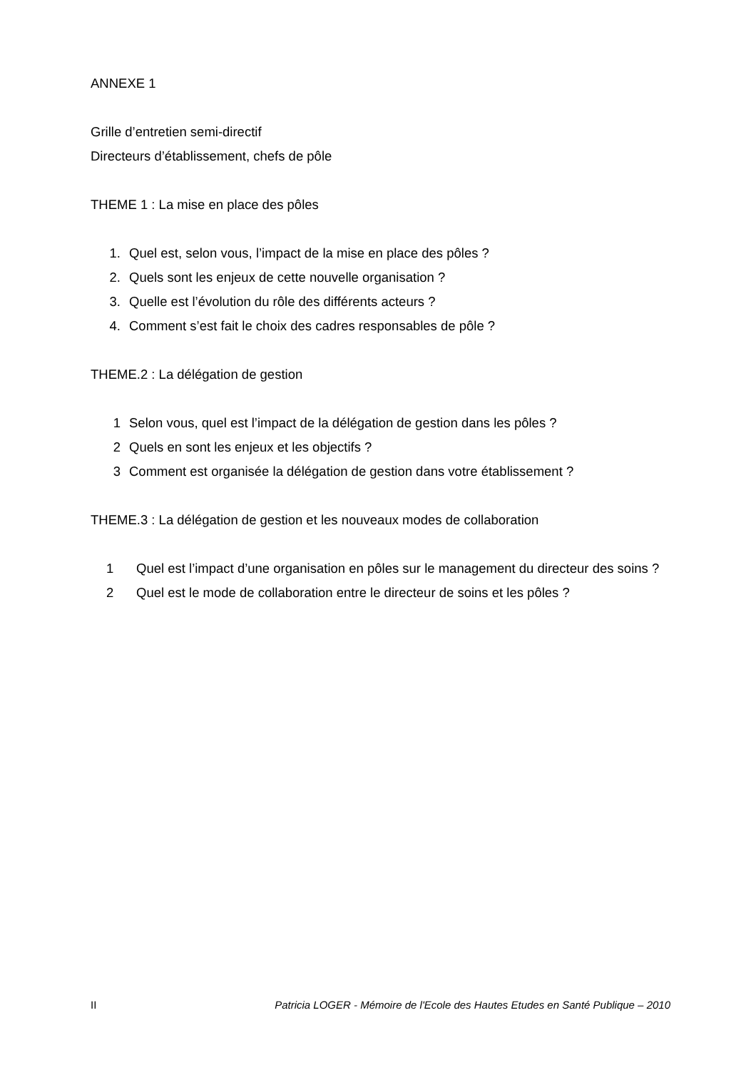ANNEXE 1
Grille d’entretien semi-directif
Directeurs d’établissement, chefs de pôle
THEME 1 : La mise en place des pôles
1. Quel est, selon vous, l’impact de la mise en place des pôles ?
2. Quels sont les enjeux de cette nouvelle organisation ?
3. Quelle est l’évolution du rôle des différents acteurs ?
4. Comment s’est fait le choix des cadres responsables de pôle ?
THEME.2 : La délégation de gestion
1 Selon vous, quel est l’impact de la délégation de gestion dans les pôles ?
2 Quels en sont les enjeux et les objectifs ?
3 Comment est organisée la délégation de gestion dans votre établissement ?
THEME.3 : La délégation de gestion et les nouveaux modes de collaboration
1 Quel est l’impact d’une organisation en pôles sur le management du directeur des soins ?
2 Quel est le mode de collaboration entre le directeur de soins et les pôles ?
II Patricia LOGER - Mémoire de l'Ecole des Hautes Etudes en Santé Publique – 2010